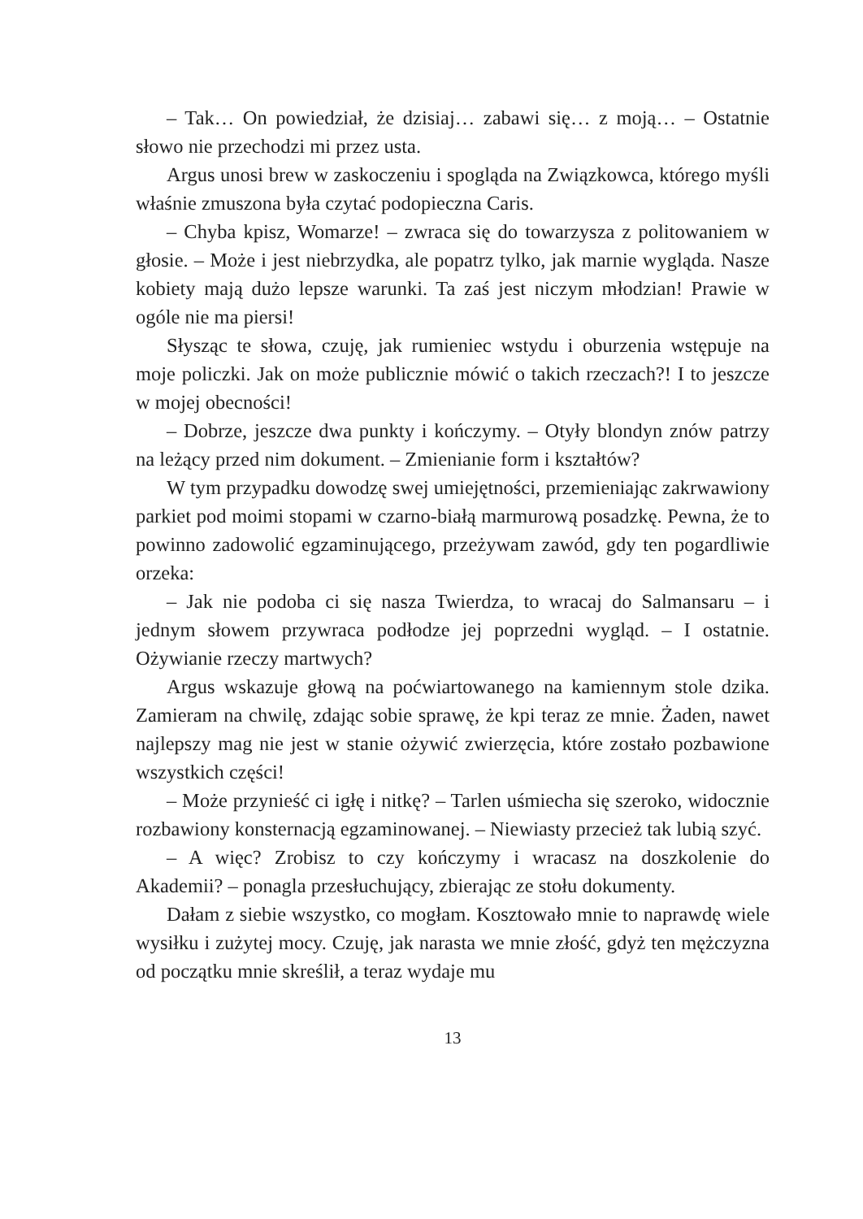– Tak… On powiedział, że dzisiaj… zabawi się… z moją… – Ostatnie słowo nie przechodzi mi przez usta.
Argus unosi brew w zaskoczeniu i spogląda na Związkowca, którego myśli właśnie zmuszona była czytać podopieczna Caris.
– Chyba kpisz, Womarze! – zwraca się do towarzysza z politowaniem w głosie. – Może i jest niebrzydka, ale popatrz tylko, jak marnie wygląda. Nasze kobiety mają dużo lepsze warunki. Ta zaś jest niczym młodzian! Prawie w ogóle nie ma piersi!
Słysząc te słowa, czuję, jak rumieniec wstydu i oburzenia wstępuje na moje policzki. Jak on może publicznie mówić o takich rzeczach?! I to jeszcze w mojej obecności!
– Dobrze, jeszcze dwa punkty i kończymy. – Otyły blondyn znów patrzy na leżący przed nim dokument. – Zmienianie form i kształtów?
W tym przypadku dowodzę swej umiejętności, przemieniając zakrwawiony parkiet pod moimi stopami w czarno-białą marmurową posadzkę. Pewna, że to powinno zadowolić egzaminującego, przeżywam zawód, gdy ten pogardliwie orzeka:
– Jak nie podoba ci się nasza Twierdza, to wracaj do Salmansaru – i jednym słowem przywraca podłodze jej poprzedni wygląd. – I ostatnie. Ożywianie rzeczy martwych?
Argus wskazuje głową na poćwiartowanego na kamiennym stole dzika. Zamieram na chwilę, zdając sobie sprawę, że kpi teraz ze mnie. Żaden, nawet najlepszy mag nie jest w stanie ożywić zwierzęcia, które zostało pozbawione wszystkich części!
– Może przynieść ci igłę i nitkę? – Tarlen uśmiecha się szeroko, widocznie rozbawiony konsternacją egzaminowanej. – Niewiasty przecież tak lubią szyć.
– A więc? Zrobisz to czy kończymy i wracasz na doszkolenie do Akademii? – ponagla przesłuchujący, zbierając ze stołu dokumenty.
Dałam z siebie wszystko, co mogłam. Kosztowało mnie to naprawdę wiele wysiłku i zużytej mocy. Czuję, jak narasta we mnie złość, gdyż ten mężczyzna od początku mnie skreślił, a teraz wydaje mu
13